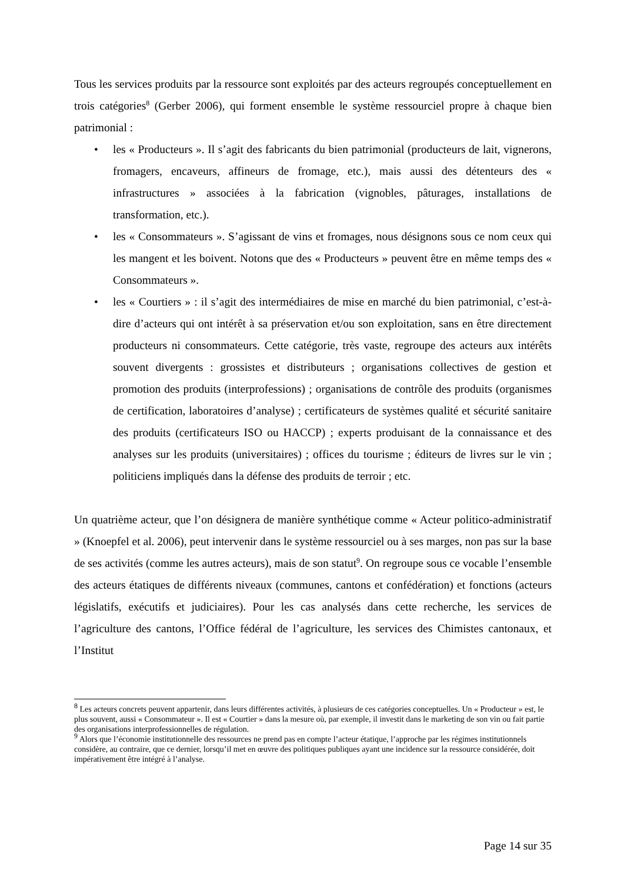Tous les services produits par la ressource sont exploités par des acteurs regroupés conceptuellement en trois catégories<sup>8</sup> (Gerber 2006), qui forment ensemble le système ressourciel propre à chaque bien patrimonial :
• les « Producteurs ». Il s’agit des fabricants du bien patrimonial (producteurs de lait, vignerons, fromagers, encaveurs, affineurs de fromage, etc.), mais aussi des détenteurs des « infrastructures » associées à la fabrication (vignobles, pâturages, installations de transformation, etc.).
• les « Consommateurs ». S’agissant de vins et fromages, nous désignons sous ce nom ceux qui les mangent et les boivent. Notons que des « Producteurs » peuvent être en même temps des « Consommateurs ».
• les « Courtiers » : il s’agit des intermédiaires de mise en marché du bien patrimonial, c’est-à-dire d’acteurs qui ont intérêt à sa préservation et/ou son exploitation, sans en être directement producteurs ni consommateurs. Cette catégorie, très vaste, regroupe des acteurs aux intérêts souvent divergents : grossistes et distributeurs ; organisations collectives de gestion et promotion des produits (interprofessions) ; organisations de contrôle des produits (organismes de certification, laboratoires d’analyse) ; certificateurs de systèmes qualité et sécurité sanitaire des produits (certificateurs ISO ou HACCP) ; experts produisant de la connaissance et des analyses sur les produits (universitaires) ; offices du tourisme ; éditeurs de livres sur le vin ; politiciens impliqués dans la défense des produits de terroir ; etc.
Un quatrième acteur, que l’on désignera de manière synthétique comme « Acteur politico-administratif » (Knoepfel et al. 2006), peut intervenir dans le système ressourciel ou à ses marges, non pas sur la base de ses activités (comme les autres acteurs), mais de son statut<sup>9</sup>. On regroupe sous ce vocable l’ensemble des acteurs étatiques de différents niveaux (communes, cantons et confédération) et fonctions (acteurs législatifs, exécutifs et judiciaires). Pour les cas analysés dans cette recherche, les services de l’agriculture des cantons, l’Office fédéral de l’agriculture, les services des Chimistes cantonaux, et l’Institut
<sup>8</sup> Les acteurs concrets peuvent appartenir, dans leurs différentes activités, à plusieurs de ces catégories conceptuelles. Un « Producteur » est, le plus souvent, aussi « Consommateur ». Il est « Courtier » dans la mesure où, par exemple, il investit dans le marketing de son vin ou fait partie des organisations interprofessionnelles de régulation.
<sup>9</sup> Alors que l’économie institutionnelle des ressources ne prend pas en compte l’acteur étatique, l’approche par les régimes institutionnels considère, au contraire, que ce dernier, lorsqu’il met en œuvre des politiques publiques ayant une incidence sur la ressource considérée, doit impérativement être intégré à l’analyse.
Page 14 sur 35